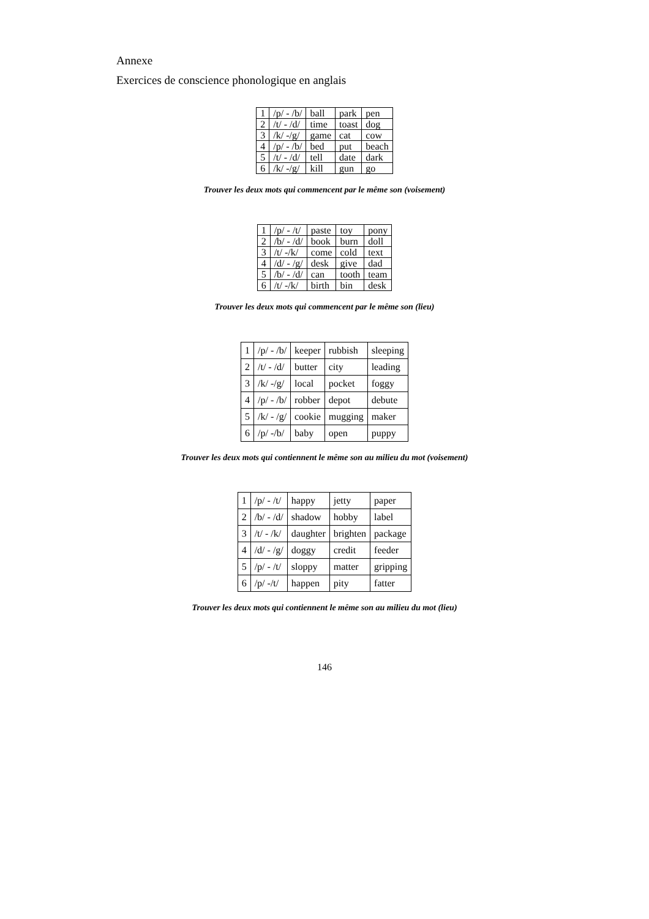Annexe
Exercices de conscience phonologique en anglais
| 1 | /p/ - /b/ | ball | park | pen |
| 2 | /t/ - /d/ | time | toast | dog |
| 3 | /k/ -/g/ | game | cat | cow |
| 4 | /p/ - /b/ | bed | put | beach |
| 5 | /t/ - /d/ | tell | date | dark |
| 6 | /k/ -/g/ | kill | gun | go |
Trouver les deux mots qui commencent par le même son (voisement)
| 1 | /p/ - /t/ | paste | toy | pony |
| 2 | /b/ - /d/ | book | burn | doll |
| 3 | /t/ -/k/ | come | cold | text |
| 4 | /d/ - /g/ | desk | give | dad |
| 5 | /b/ - /d/ | can | tooth | team |
| 6 | /t/ -/k/ | birth | bin | desk |
Trouver les deux mots qui commencent par le même son (lieu)
| 1 | /p/ - /b/ | keeper | rubbish | sleeping |
| 2 | /t/ - /d/ | butter | city | leading |
| 3 | /k/ -/g/ | local | pocket | foggy |
| 4 | /p/ - /b/ | robber | depot | debute |
| 5 | /k/ - /g/ | cookie | mugging | maker |
| 6 | /p/ -/b/ | baby | open | puppy |
Trouver les deux mots qui contiennent le même son au milieu du mot (voisement)
| 1 | /p/ - /t/ | happy | jetty | paper |
| 2 | /b/ - /d/ | shadow | hobby | label |
| 3 | /t/ - /k/ | daughter | brighten | package |
| 4 | /d/ - /g/ | doggy | credit | feeder |
| 5 | /p/ - /t/ | sloppy | matter | gripping |
| 6 | /p/ -/t/ | happen | pity | fatter |
Trouver les deux mots qui contiennent le même son au milieu du mot (lieu)
146